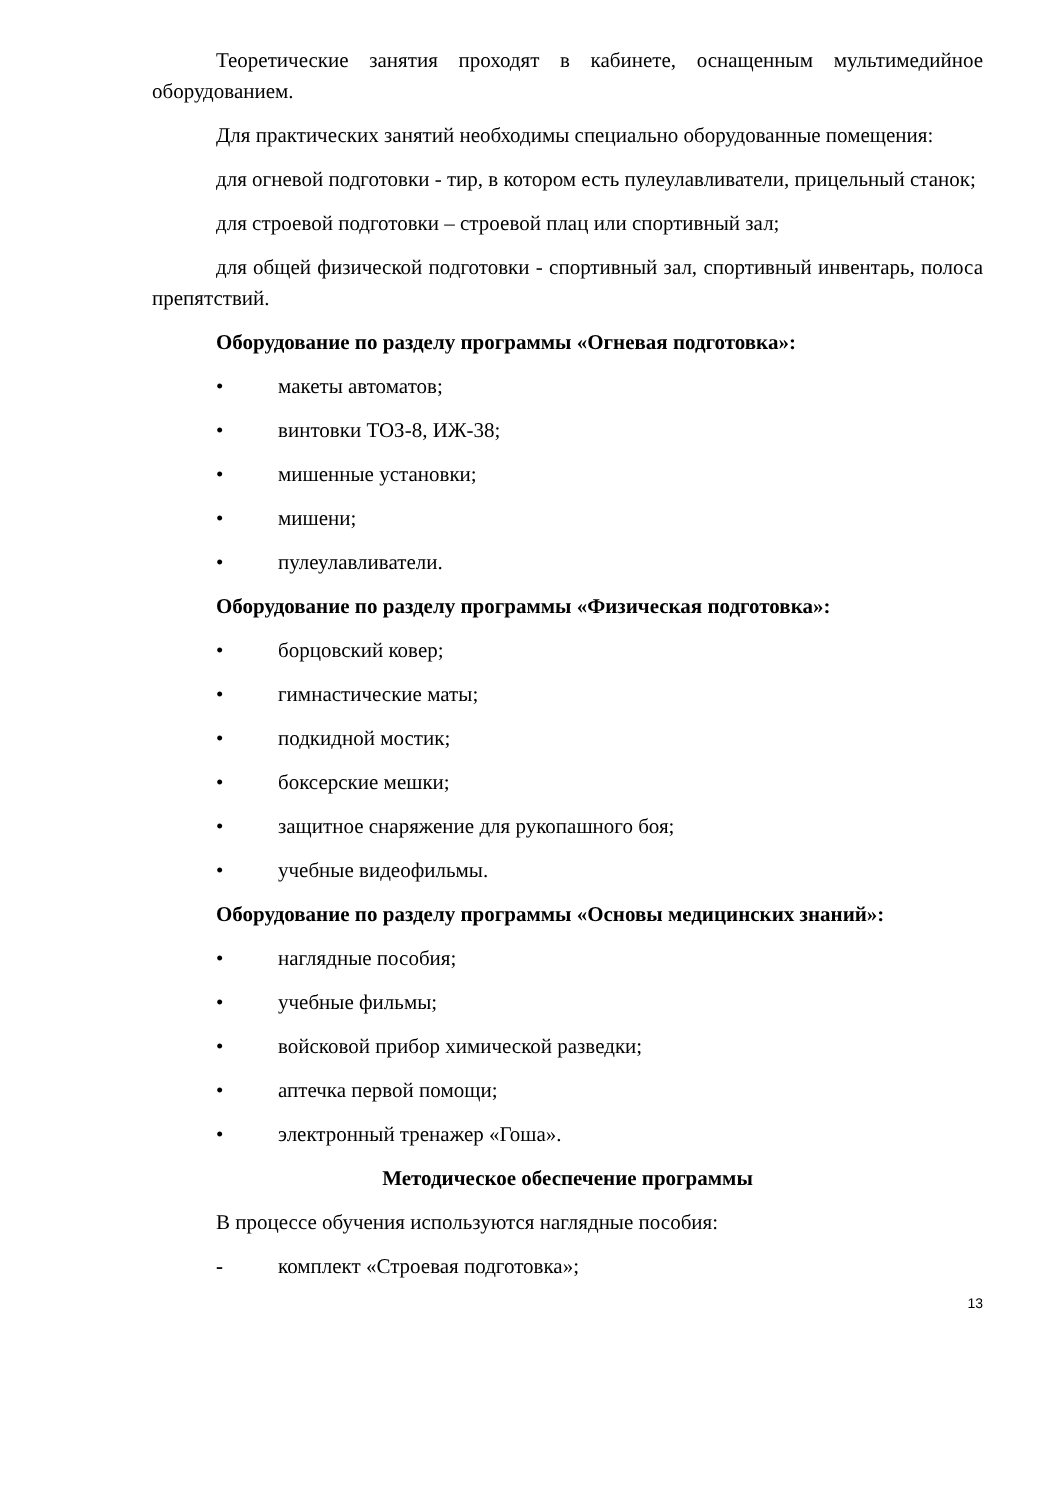Теоретические занятия проходят в кабинете, оснащенным мультимедийное оборудованием.
Для практических занятий необходимы специально оборудованные помещения:
для огневой подготовки - тир, в котором есть пулеулавливатели, прицельный станок;
для строевой подготовки – строевой плац или спортивный зал;
для общей физической подготовки - спортивный зал, спортивный инвентарь, полоса препятствий.
Оборудование по разделу программы «Огневая подготовка»:
• макеты автоматов;
• винтовки ТОЗ-8, ИЖ-38;
• мишенные установки;
• мишени;
• пулеулавливатели.
Оборудование по разделу программы «Физическая подготовка»:
• борцовский ковер;
• гимнастические маты;
• подкидной мостик;
• боксерские мешки;
• защитное снаряжение для рукопашного боя;
• учебные видеофильмы.
Оборудование по разделу программы «Основы медицинских знаний»:
• наглядные пособия;
• учебные фильмы;
• войсковой прибор химической разведки;
• аптечка первой помощи;
• электронный тренажер «Гоша».
Методическое обеспечение программы
В процессе обучения используются наглядные пособия:
- комплект «Строевая подготовка»;
13